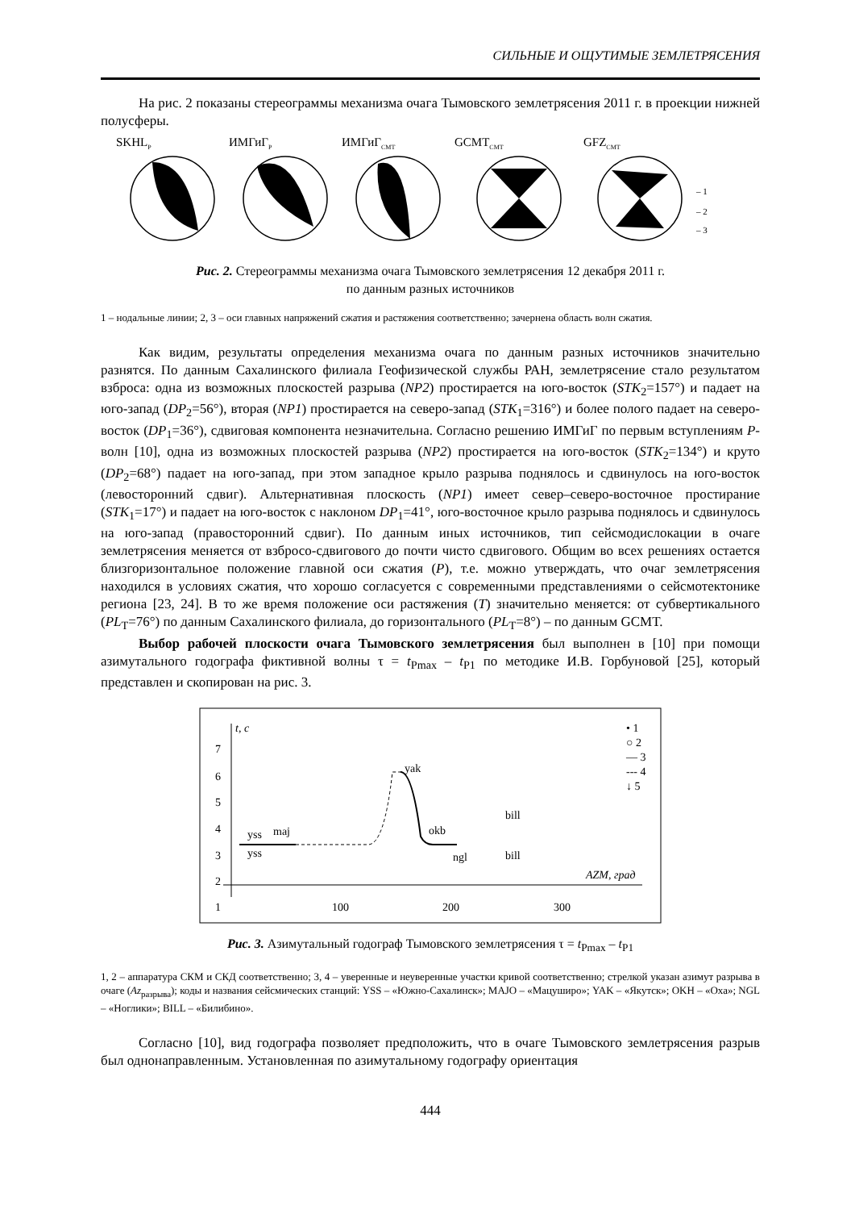СИЛЬНЫЕ И ОЩУТИМЫЕ ЗЕМЛЕТРЯСЕНИЯ
На рис. 2 показаны стереограммы механизма очага Тымовского землетрясения 2011 г. в проекции нижней полусферы.
SKHLP
ИМГиГP
ИМГиГCMT
GCMTCMT
GFZCMT
– 1
– 2
– 3
Рис. 2. Стереограммы механизма очага Тымовского землетрясения 12 декабря 2011 г.
по данным разных источников
1 – нодальные линии; 2, 3 – оси главных напряжений сжатия и растяжения соответственно; зачернена область волн сжатия.
Как видим, результаты определения механизма очага по данным разных источников значительно разнятся. По данным Сахалинского филиала Геофизической службы РАН, землетрясение стало результатом взброса: одна из возможных плоскостей разрыва (NP2) простирается на юго-восток (STK<sub>2</sub>=157°) и падает на юго-запад (DP<sub>2</sub>=56°), вторая (NP1) простирается на северо-запад (STK<sub>1</sub>=316°) и более полого падает на северо-восток (DP<sub>1</sub>=36°), сдвиговая компонента незначительна. Согласно решению ИМГиГ по первым вступлениям P-волн [10], одна из возможных плоскостей разрыва (NP2) простирается на юго-восток (STK<sub>2</sub>=134°) и круто (DP<sub>2</sub>=68°) падает на юго-запад, при этом западное крыло разрыва поднялось и сдвинулось на юго-восток (левосторонний сдвиг). Альтернативная плоскость (NP1) имеет север–северо-восточное простирание (STK<sub>1</sub>=17°) и падает на юго-восток с наклоном DP<sub>1</sub>=41°, юго-восточное крыло разрыва поднялось и сдвинулось на юго-запад (правосторонний сдвиг). По данным иных источников, тип сейсмодислокации в очаге землетрясения меняется от взбросо-сдвигового до почти чисто сдвигового. Общим во всех решениях остается близгоризонтальное положение главной оси сжатия (P), т.е. можно утверждать, что очаг землетрясения находился в условиях сжатия, что хорошо согласуется с современными представлениями о сейсмотектонике региона [23, 24]. В то же время положение оси растяжения (T) значительно меняется: от субвертикального (PL<sub>T</sub>=76°) по данным Сахалинского филиала, до горизонтального (PL<sub>T</sub>=8°) – по данным GCMT.
Выбор рабочей плоскости очага Тымовского землетрясения был выполнен в [10] при помощи азимутального годографа фиктивной волны τ = t<sub>Pmax</sub> – t<sub>P1</sub> по методике И.В. Горбуновой [25], который представлен и скопирован на рис. 3.
t, c
7
6
5
4
3
2
1
100
200
300
AZM, град
yak
okb
ngl
yss
yss
maj
bill
bill
• 1
○ 2
— 3
--- 4
↓ 5
Рис. 3. Азимутальный годограф Тымовского землетрясения τ = t<sub>Pmax</sub> – t<sub>P1</sub>
1, 2 – аппаратура СКМ и СКД соответственно; 3, 4 – уверенные и неуверенные участки кривой соответственно; стрелкой указан азимут разрыва в очаге (Az<sub>разрыва</sub>); коды и названия сейсмических станций: YSS – «Южно-Сахалинск»; MAJO – «Мацуширо»; YAK – «Якутск»; OKH – «Оха»; NGL – «Ноглики»; BILL – «Билибино».
Согласно [10], вид годографа позволяет предположить, что в очаге Тымовского землетрясения разрыв был однонаправленным. Установленная по азимутальному годографу ориентация
444